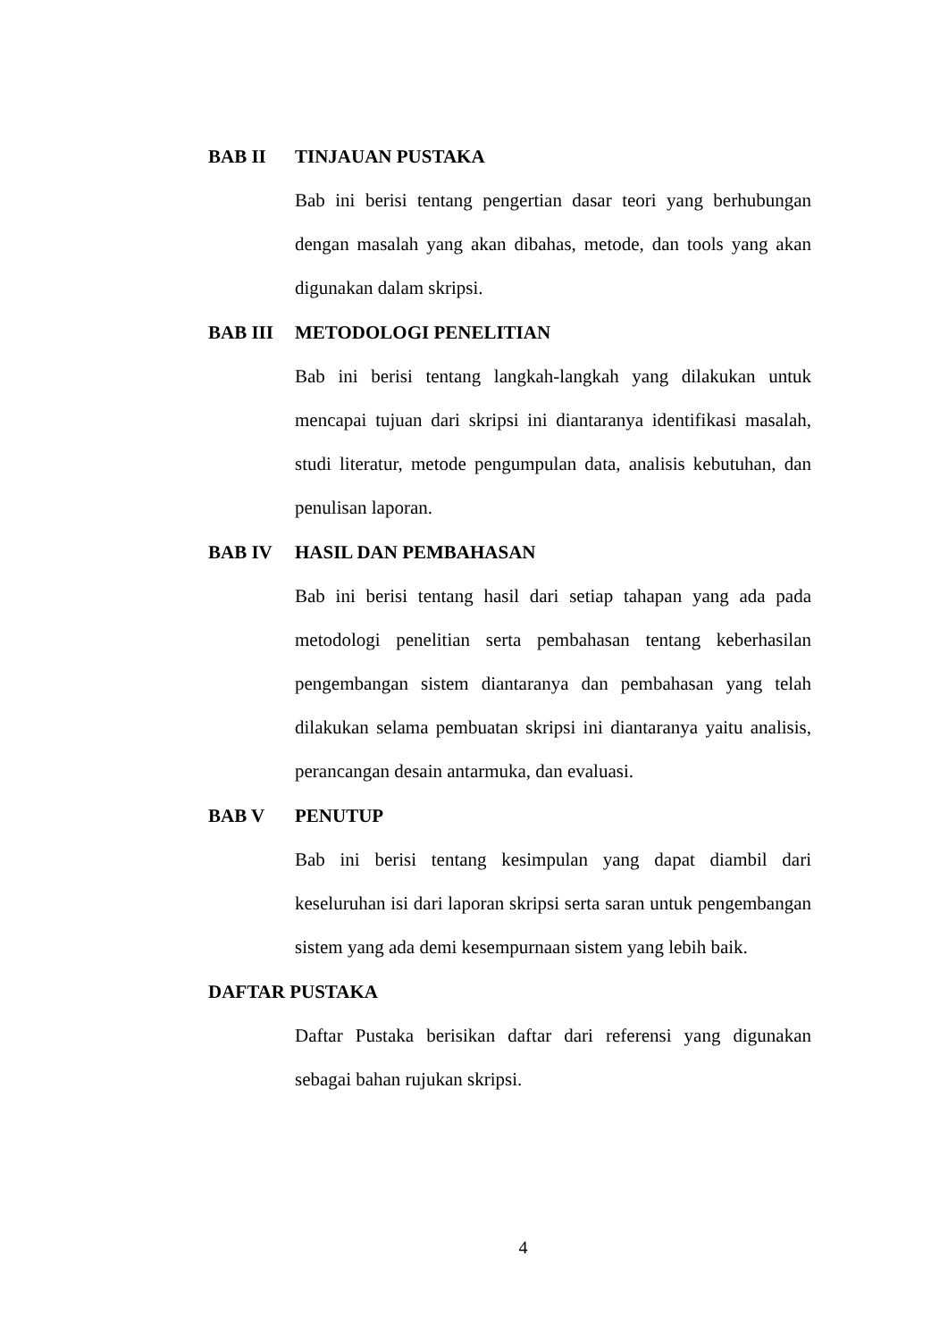BAB II TINJAUAN PUSTAKA
Bab ini berisi tentang pengertian dasar teori yang berhubungan dengan masalah yang akan dibahas, metode, dan tools yang akan digunakan dalam skripsi.
BAB III METODOLOGI PENELITIAN
Bab ini berisi tentang langkah-langkah yang dilakukan untuk mencapai tujuan dari skripsi ini diantaranya identifikasi masalah, studi literatur, metode pengumpulan data, analisis kebutuhan, dan penulisan laporan.
BAB IV HASIL DAN PEMBAHASAN
Bab ini berisi tentang hasil dari setiap tahapan yang ada pada metodologi penelitian serta pembahasan tentang keberhasilan pengembangan sistem diantaranya dan pembahasan yang telah dilakukan selama pembuatan skripsi ini diantaranya yaitu analisis, perancangan desain antarmuka, dan evaluasi.
BAB V PENUTUP
Bab ini berisi tentang kesimpulan yang dapat diambil dari keseluruhan isi dari laporan skripsi serta saran untuk pengembangan sistem yang ada demi kesempurnaan sistem yang lebih baik.
DAFTAR PUSTAKA
Daftar Pustaka berisikan daftar dari referensi yang digunakan sebagai bahan rujukan skripsi.
4